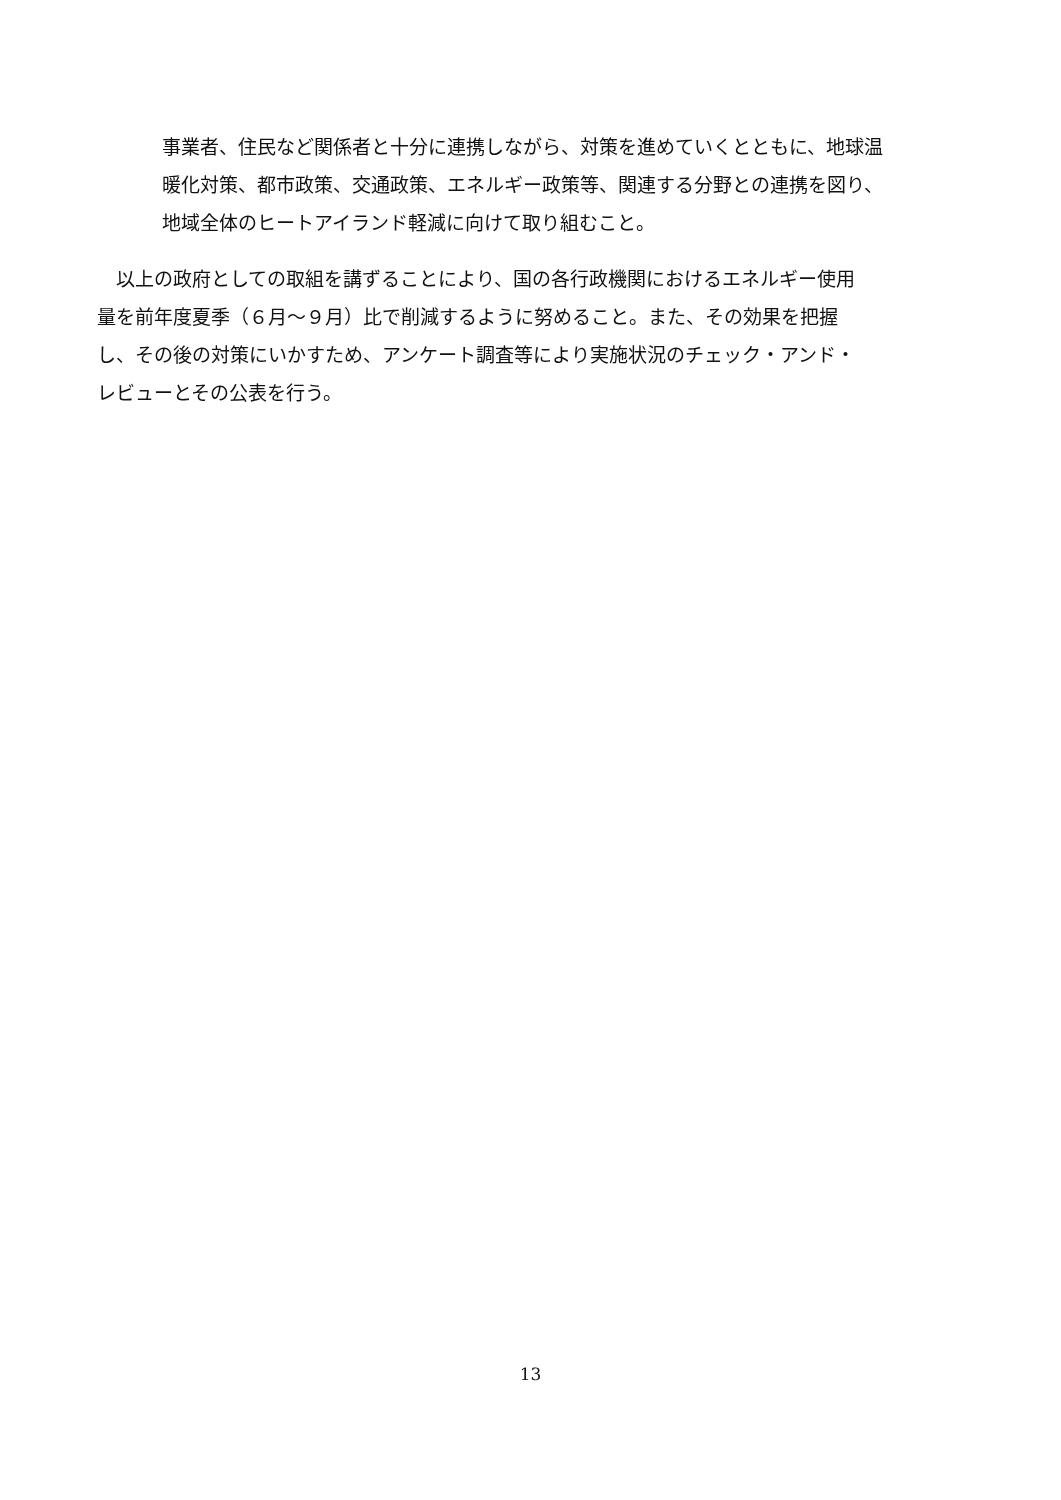事業者、住民など関係者と十分に連携しながら、対策を進めていくとともに、地球温
暖化対策、都市政策、交通政策、エネルギー政策等、関連する分野との連携を図り、
地域全体のヒートアイランド軽減に向けて取り組むこと。
　以上の政府としての取組を講ずることにより、国の各行政機関におけるエネルギー使用
量を前年度夏季（６月～９月）比で削減するように努めること。また、その効果を把握
し、その後の対策にいかすため、アンケート調査等により実施状況のチェック・アンド・
レビューとその公表を行う。
13